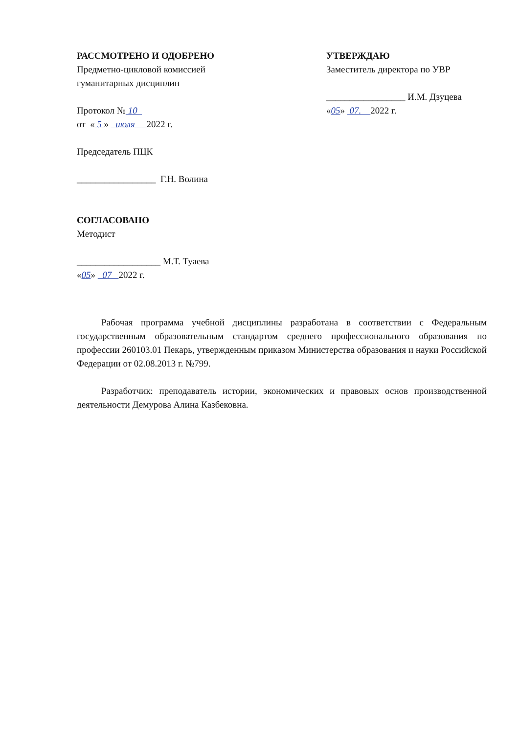РАССМОТРЕНО И ОДОБРЕНО
Предметно-цикловой комиссией
гуманитарных дисциплин
Протокол № 10
от « 5 » июля 2022 г.
Председатель ПЦК
_________________ Г.Н. Волина
СОГЛАСОВАНО
Методист
__________________ М.Т. Туаева
«05» 07 2022 г.
УТВЕРЖДАЮ
Заместитель директора по УВР
_________________ И.М. Дзуцева
«05» 07. 2022 г.
Рабочая программа учебной дисциплины разработана в соответствии с Федеральным государственным образовательным стандартом среднего профессионального образования по профессии 260103.01 Пекарь, утвержденным приказом Министерства образования и науки Российской Федерации от 02.08.2013 г. №799.
Разработчик: преподаватель истории, экономических и правовых основ производственной деятельности Демурова Алина Казбековна.